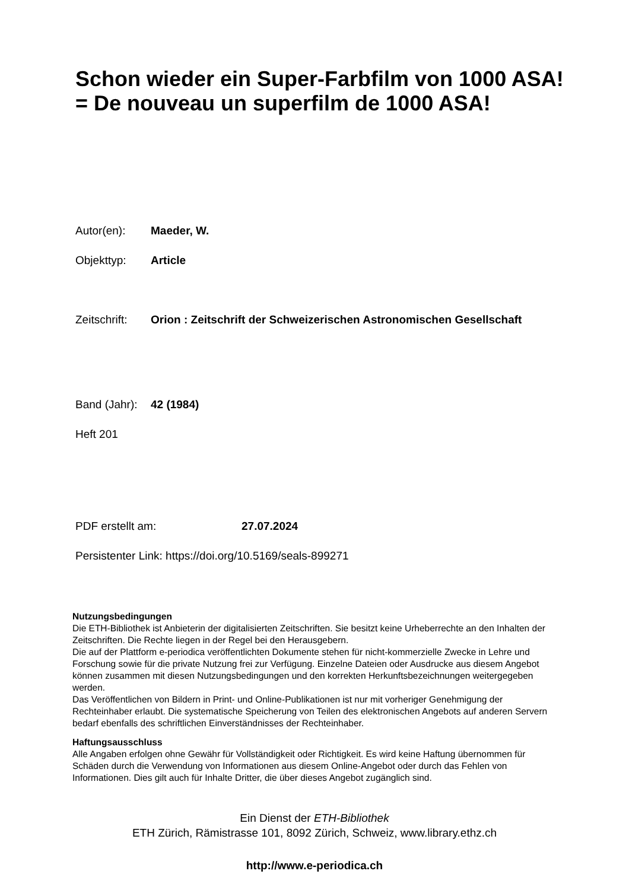Schon wieder ein Super-Farbfilm von 1000 ASA! = De nouveau un superfilm de 1000 ASA!
Autor(en): Maeder, W.
Objekttyp: Article
Zeitschrift:
Orion : Zeitschrift der Schweizerischen Astronomischen Gesellschaft
Band (Jahr):
42 (1984)
Heft 201
PDF erstellt am: 27.07.2024
Persistenter Link: https://doi.org/10.5169/seals-899271
Nutzungsbedingungen
Die ETH-Bibliothek ist Anbieterin der digitalisierten Zeitschriften. Sie besitzt keine Urheberrechte an den Inhalten der Zeitschriften. Die Rechte liegen in der Regel bei den Herausgebern.
Die auf der Plattform e-periodica veröffentlichten Dokumente stehen für nicht-kommerzielle Zwecke in Lehre und Forschung sowie für die private Nutzung frei zur Verfügung. Einzelne Dateien oder Ausdrucke aus diesem Angebot können zusammen mit diesen Nutzungsbedingungen und den korrekten Herkunftsbezeichnungen weitergegeben werden.
Das Veröffentlichen von Bildern in Print- und Online-Publikationen ist nur mit vorheriger Genehmigung der Rechteinhaber erlaubt. Die systematische Speicherung von Teilen des elektronischen Angebots auf anderen Servern bedarf ebenfalls des schriftlichen Einverständnisses der Rechteinhaber.
Haftungsausschluss
Alle Angaben erfolgen ohne Gewähr für Vollständigkeit oder Richtigkeit. Es wird keine Haftung übernommen für Schäden durch die Verwendung von Informationen aus diesem Online-Angebot oder durch das Fehlen von Informationen. Dies gilt auch für Inhalte Dritter, die über dieses Angebot zugänglich sind.
Ein Dienst der ETH-Bibliothek
ETH Zürich, Rämistrasse 101, 8092 Zürich, Schweiz, www.library.ethz.ch
http://www.e-periodica.ch